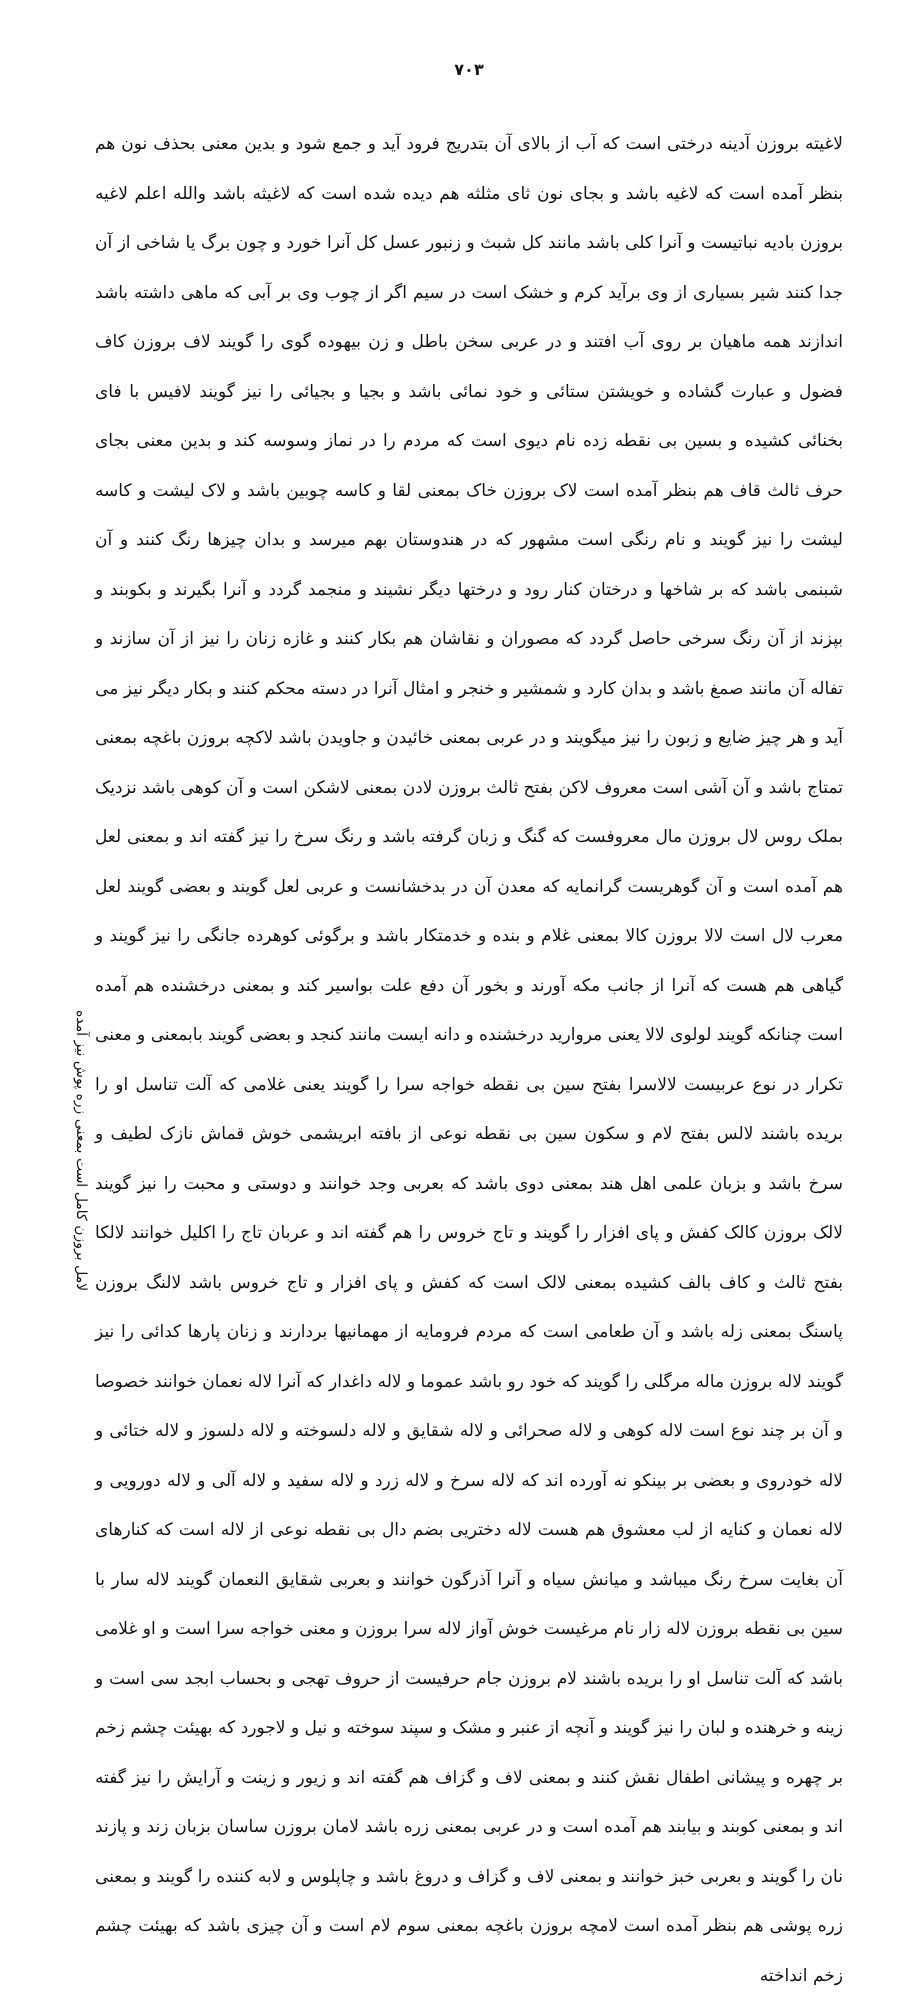۷۰۳
لاغیته بروزن آدینه درختی است که آب از بالای آن بتدریج فرود آید و جمع شود و بدین معنی بحذف نون هم بنظر آمده است که لاغیه باشد و بجای نون ثای مثلثه هم دیده شده است که لاغیثه باشد والله اعلم لاغیه بروزن بادیه نباتیست و آنرا کلی باشد مانند کل شبث و زنبور عسل کل آنرا خورد و چون برگ یا شاخی از آن جدا کنند شیر بسیاری از وی برآید کرم و خشک است در سیم اگر از چوب وی بر آبی که ماهی داشته باشد اندازند همه ماهیان بر روی آب افتند و در عربی سخن باطل و زن بیهوده گوی را گویند لاف بروزن کاف فضول و عبارت گشاده و خویشتن ستائی و خود نمائی باشد و بجیا و بجیائی را نیز گویند لافیس با فای بخنائی کشیده و بسین بی نقطه زده نام دیوی است که مردم را در نماز وسوسه کند و بدین معنی بجای حرف ثالث قاف هم بنظر آمده است لاک بروزن خاک بمعنی لقا و کاسه چوبین باشد و لاک لیشت و کاسه لیشت را نیز گویند و نام رنگی است مشهور که در هندوستان بهم میرسد و بدان چیزها رنگ کنند و آن شبنمی باشد که بر شاخها و درختان کنار رود و درختها دیگر نشیند و منجمد گردد و آنرا بگیرند و بکوبند و بپزند از آن رنگ سرخی حاصل گردد که مصوران و نقاشان هم بکار کنند و غازه زنان را نیز از آن سازند و تفاله آن مانند صمغ باشد و بدان کارد و شمشیر و خنجر و امثال آنرا در دسته محکم کنند و بکار دیگر نیز می آید و هر چیز ضایع و زبون را نیز میگویند و در عربی بمعنی خائیدن و جاویدن باشد لاکچه بروزن باغچه بمعنی تمتاج باشد و آن آشی است معروف لاکن بفتح ثالث بروزن لادن بمعنی لاشکن است و آن کوهی باشد نزدیک بملک روس لال بروزن مال معروفست که گنگ و زبان گرفته باشد و رنگ سرخ را نیز گفته اند و بمعنی لعل هم آمده است و آن گوهریست گرانمایه که معدن آن در بدخشانست و عربی لعل گویند و بعضی گویند لعل معرب لال است لالا بروزن کالا بمعنی غلام و بنده و خدمتکار باشد و برگوئی کوهرده جانگی را نیز گویند و گیاهی هم هست که آنرا از جانب مکه آورند و بخور آن دفع علت بواسیر کند و بمعنی درخشنده هم آمده است چنانکه گویند لولوی لالا یعنی مروارید درخشنده و دانه ایست مانند کنجد و بعضی گویند بابمعنی و معنی تکرار در نوع عربیست لالاسرا بفتح سین بی نقطه خواجه سرا را گویند یعنی غلامی که آلت تناسل او را بریده باشند لالس بفتح لام و سکون سین بی نقطه نوعی از بافته ابریشمی خوش قماش نازک لطیف و سرخ باشد و بزبان علمی اهل هند بمعنی دوی باشد که بعربی وجد خوانند و دوستی و محبت را نیز گویند لالک بروزن کالک کفش و پای افزار را گویند و تاج خروس را هم گفته اند و عربان تاج را اکلیل خوانند لالکا بفتح ثالث و کاف بالف کشیده بمعنی لالک است که کفش و پای افزار و تاج خروس باشد لالنگ بروزن پاسنگ بمعنی زله باشد و آن طعامی است که مردم فرومایه از مهمانیها بردارند و زنان پارها کدائی را نیز گویند لاله بروزن ماله مرگلی را گویند که خود رو باشد عموما و لاله داغدار که آنرا لاله نعمان خوانند خصوصا و آن بر چند نوع است لاله کوهی و لاله صحرائی و لاله شقایق و لاله دلسوخته و لاله دلسوز و لاله ختائی و لاله خودروی و بعضی بر بینکو نه آورده اند که لاله سرخ و لاله زرد و لاله سفید و لاله آلی و لاله دورویی و لاله نعمان و کنایه از لب معشوق هم هست لاله دختریی بضم دال بی نقطه نوعی از لاله است که کنارهای آن بغایت سرخ رنگ میباشد و میانش سیاه و آنرا آذرگون خوانند و بعربی شقایق النعمان گویند لاله سار با سین بی نقطه بروزن لاله زار نام مرغیست خوش آواز لاله سرا بروزن و معنی خواجه سرا است و او غلامی باشد که آلت تناسل او را بریده باشند لام بروزن جام حرفیست از حروف تهجی و بحساب ابجد سی است و زینه و خرهنده و لبان را نیز گویند و آنچه از عنبر و مشک و سپند سوخته و نیل و لاجورد که بهیئت چشم زخم بر چهره و پیشانی اطفال نقش کنند و بمعنی لاف و گزاف هم گفته اند و زیور و زینت و آرایش را نیز گفته اند و بمعنی کوبند و بیابند هم آمده است و در عربی بمعنی زره باشد لامان بروزن ساسان بزبان زند و پازند نان را گویند و بعربی خبز خوانند و بمعنی لاف و گزاف و دروغ باشد و چاپلوس و لابه کننده را گویند و بمعنی زره پوشی هم بنظر آمده است لامچه بروزن باغچه بمعنی سوم لام است و آن چیزی باشد که بهیئت چشم زخم انداخته
لامل بروزن کامل است بمعنی زره پوش نیز آمده